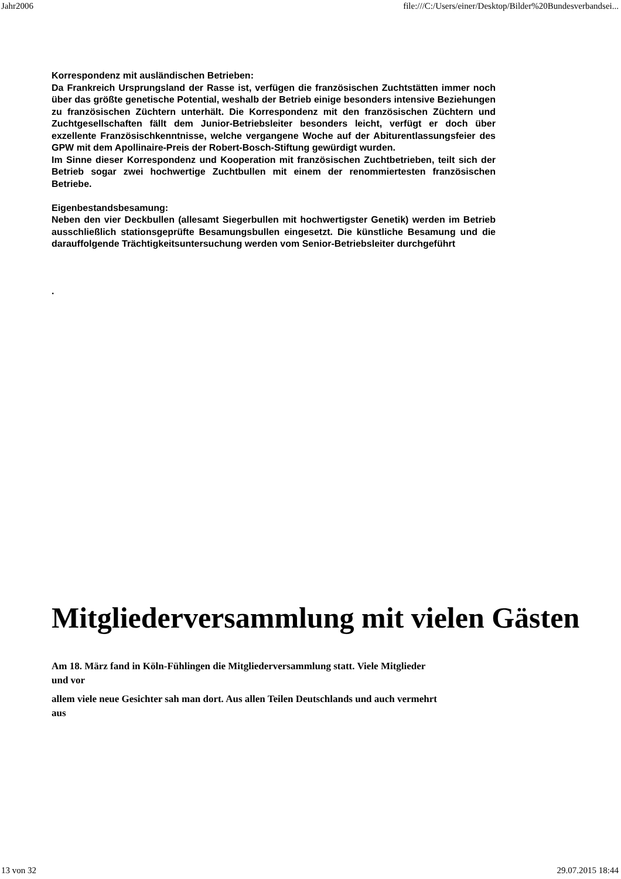Jahr2006 file:///C:/Users/einer/Desktop/Bilder%20Bundesverbandsei...
Korrespondenz mit ausländischen Betrieben:
Da Frankreich Ursprungsland der Rasse ist, verfügen die französischen Zuchtstätten immer noch über das größte genetische Potential, weshalb der Betrieb einige besonders intensive Beziehungen zu französischen Züchtern unterhält. Die Korrespondenz mit den französischen Züchtern und Zuchtgesellschaften fällt dem Junior-Betriebsleiter besonders leicht, verfügt er doch über exzellente Französischkenntnisse, welche vergangene Woche auf der Abiturentlassungsfeier des GPW mit dem Apollinaire-Preis der Robert-Bosch-Stiftung gewürdigt wurden.
Im Sinne dieser Korrespondenz und Kooperation mit französischen Zuchtbetrieben, teilt sich der Betrieb sogar zwei hochwertige Zuchtbullen mit einem der renommiertesten französischen Betriebe.
Eigenbestandsbesamung:
Neben den vier Deckbullen (allesamt Siegerbullen mit hochwertigster Genetik) werden im Betrieb ausschließlich stationsgeprüfte Besamungsbullen eingesetzt. Die künstliche Besamung und die darauffolgende Trächtigkeitsuntersuchung werden vom Senior-Betriebsleiter durchgeführt
.
Mitgliederversammlung mit vielen Gästen
Am 18. März fand in Köln-Fühlingen die Mitgliederversammlung statt. Viele Mitglieder
und vor
allem viele neue Gesichter sah man dort. Aus allen Teilen Deutschlands und auch vermehrt
aus
13 von 32 29.07.2015 18:44